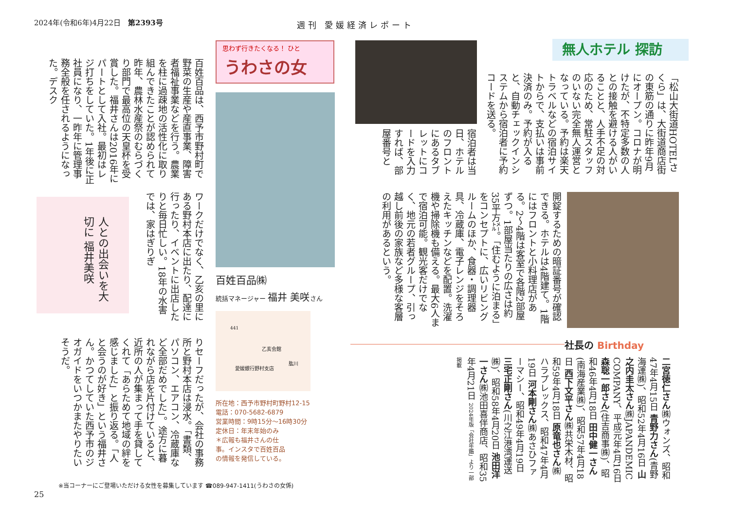2024年(令和6年)4月22日　第2393号 週刊 愛媛経済レポート
思わず行きたくなる！ ひと
うわさの女
百姓百品は、西予市野村町で野菜の生産や産直事業、障害者福祉事業などを行う。農業を柱に過疎地の活性化に取り組んできたことが認められて昨年、農林水産祭のむらづくり部門で最高位の天皇杯を受賞した。福井さんは2016年にパートとして入社。最初はレジ打ちをしていた。1年後に正社員になり、一昨年に管理事務全般を任されるようになった。デスク
人との出会いを大切に 福井美咲
ワークだけでなく、乙亥の里にある野村本店に出たり、配達に行ったり、イベントに出店したりと毎日忙しい。18年の水害では、家はぎりぎ
りセーフだったが、会社の事務所と野村本店は浸水。「書類、パソコン、エアコン、冷蔵庫など全部だめでした」。途方に暮れながら店を片付けていると、近所の人が集まって手を貸してくれて「あらためて地域の絆を感じました」と振り返る。「人と会うのが好き」という福井さん。かつてしていた西予市のジオガイドをいつかまたやりたいそうだ。
百姓百品㈱
統括マネージャー 福井 美咲さん
乙亥会館
愛媛銀行野村支店
肱川
441
所在地：西予市野村町野村12-15
電話：070-5682-6879
営業時間：9時15分～16時30分
定休日：年末年始のみ
＊広報も福井さんの仕
事。インスタで百姓百品
の情報を発信している。
※当コーナーにご登場いただける女性を募集しています ☎089-947-1411(うわさの女係)
25
無人ホテル 探訪
「松山大街道HOTELさくら」は、大街道商店街の東筋の通りに昨年9月にオープン。コロナが明けたが、不特定多数の人との接触を避ける人がいることと、人手不足の対応のため、常駐スタッフのいない完全無人運営となっている。予約は楽天トラベルなどの宿泊サイトからで、支払いは事前決済のみ。予約が入ると、自動チェックインシステムから宿泊者に予約コードを送る。
宿泊者は当日、ホテルのフロントにあるタブレットにコードを入力すれば、部屋番号と
開錠するための暗証番号が確認できる。ホテルは4階建て。1階にはフロントと小料理店がある。2～4階は客室で各階2部屋ずつ。1部屋当たりの広さは約35平方㍍。「住むように泊まる」をコンセプトに、広いリビングルームのほか、食器・調理器具、冷蔵庫、電子レンジをそろえたキッチンなどを配置。洗濯機や掃除機も備える。最大6人まで宿泊可能。観光客だけでなく、地元の若者グループ、引っ越し前後の家族など多様な客層の利用があるという。
社長の Birthday
二宮徳仁さん㈱ウォンズ、昭和47年4月15日 青野力さん(青野海運㈱)、昭和52年4月16日 山之内圭太さん㈱JAPANDEMIC COMPANY、平成元年4月16日 森聡一郎さん(住吉商事㈱)、昭和46年4月18日 田中健一さん(南海産業㈱)、昭和57年4月18日 西下文平さん㈱共栄木材、昭和59年4月18日 原竜也さん㈱ハラプレックス、昭和47年4月19日 河本剛さん㈱あさひファーマシー、昭和49年4月19日 三宅正剛さん(川之江港湾運送㈱)、昭和58年4月20日 池田洋一さん㈱池田喜伴商店、昭和35年4月21日 2024年版「会社年鑑」より一部掲載